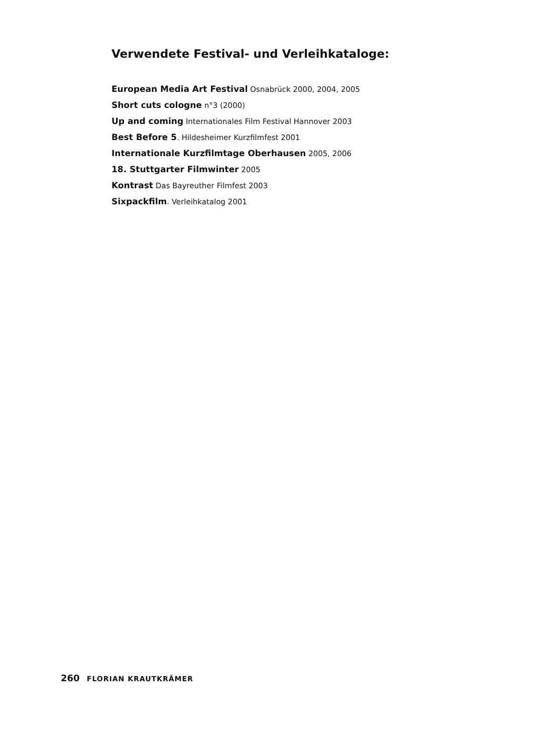Verwendete Festival- und Verleihkataloge:
European Media Art Festival Osnabrück 2000, 2004, 2005
Short cuts cologne n°3 (2000)
Up and coming Internationales Film Festival Hannover 2003
Best Before 5. Hildesheimer Kurzfilmfest 2001
Internationale Kurzfilmtage Oberhausen 2005, 2006
18. Stuttgarter Filmwinter 2005
Kontrast Das Bayreuther Filmfest 2003
Sixpackfilm. Verleihkatalog 2001
260 FLORIAN KRAUTKRÄMER